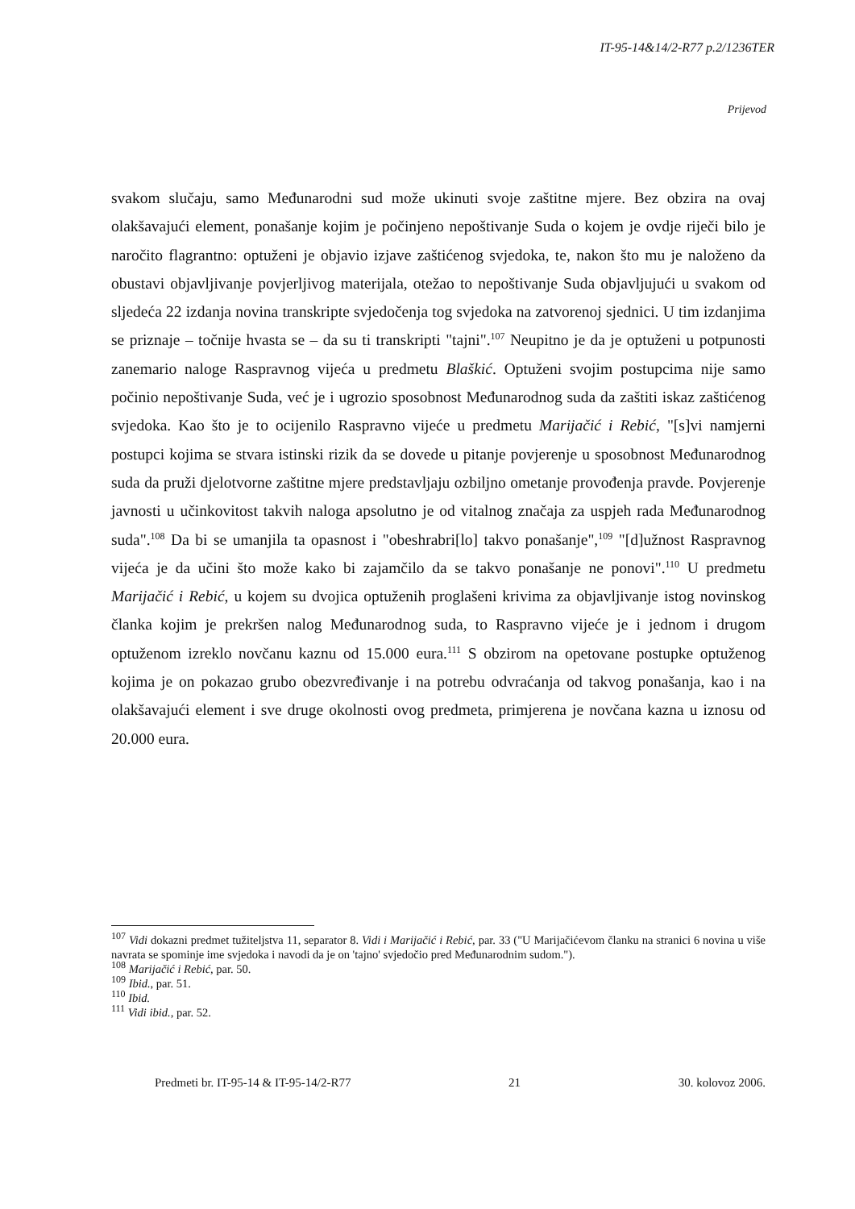IT-95-14&14/2-R77 p.2/1236TER
Prijevod
svakom slučaju, samo Međunarodni sud može ukinuti svoje zaštitne mjere. Bez obzira na ovaj olakšavajući element, ponašanje kojim je počinjeno nepoštivanje Suda o kojem je ovdje riječi bilo je naročito flagrantno: optuženi je objavio izjave zaštićenog svjedoka, te, nakon što mu je naloženo da obustavi objavljivanje povjerljivog materijala, otežao to nepoštivanje Suda objavljujući u svakom od sljedeća 22 izdanja novina transkripte svjedočenja tog svjedoka na zatvorenoj sjednici. U tim izdanjima se priznaje – točnije hvasta se – da su ti transkripti "tajni".<sup>107</sup> Neupitno je da je optuženi u potpunosti zanemario naloge Raspravnog vijeća u predmetu Blaškić. Optuženi svojim postupcima nije samo počinio nepoštivanje Suda, već je i ugrozio sposobnost Međunarodnog suda da zaštiti iskaz zaštićenog svjedoka. Kao što je to ocijenilo Raspravno vijeće u predmetu Marijačić i Rebić, "[s]vi namjerni postupci kojima se stvara istinski rizik da se dovede u pitanje povjerenje u sposobnost Međunarodnog suda da pruži djelotvorne zaštitne mjere predstavljaju ozbiljno ometanje provođenja pravde. Povjerenje javnosti u učinkovitost takvih naloga apsolutno je od vitalnog značaja za uspjeh rada Međunarodnog suda".<sup>108</sup> Da bi se umanjila ta opasnost i "obeshrabri[lo] takvo ponašanje",<sup>109</sup> "[d]užnost Raspravnog vijeća je da učini što može kako bi zajamčilo da se takvo ponašanje ne ponovi".<sup>110</sup> U predmetu Marijačić i Rebić, u kojem su dvojica optuženih proglašeni krivima za objavljivanje istog novinskog članka kojim je prekršen nalog Međunarodnog suda, to Raspravno vijeće je i jednom i drugom optuženom izreklo novčanu kaznu od 15.000 eura.<sup>111</sup> S obzirom na opetovane postupke optuženog kojima je on pokazao grubo obezvređivanje i na potrebu odvraćanja od takvog ponašanja, kao i na olakšavajući element i sve druge okolnosti ovog predmeta, primjerena je novčana kazna u iznosu od 20.000 eura.
<sup>107</sup> Vidi dokazni predmet tužiteljstva 11, separator 8. Vidi i Marijačić i Rebić, par. 33 ("U Marijačićevom članku na stranici 6 novina u više navrata se spominje ime svjedoka i navodi da je on 'tajno' svjedočio pred Međunarodnim sudom.").
<sup>108</sup> Marijačić i Rebić, par. 50.
<sup>109</sup> Ibid., par. 51.
<sup>110</sup> Ibid.
<sup>111</sup> Vidi ibid., par. 52.
Predmeti br. IT-95-14 & IT-95-14/2-R77 21 30. kolovoz 2006.